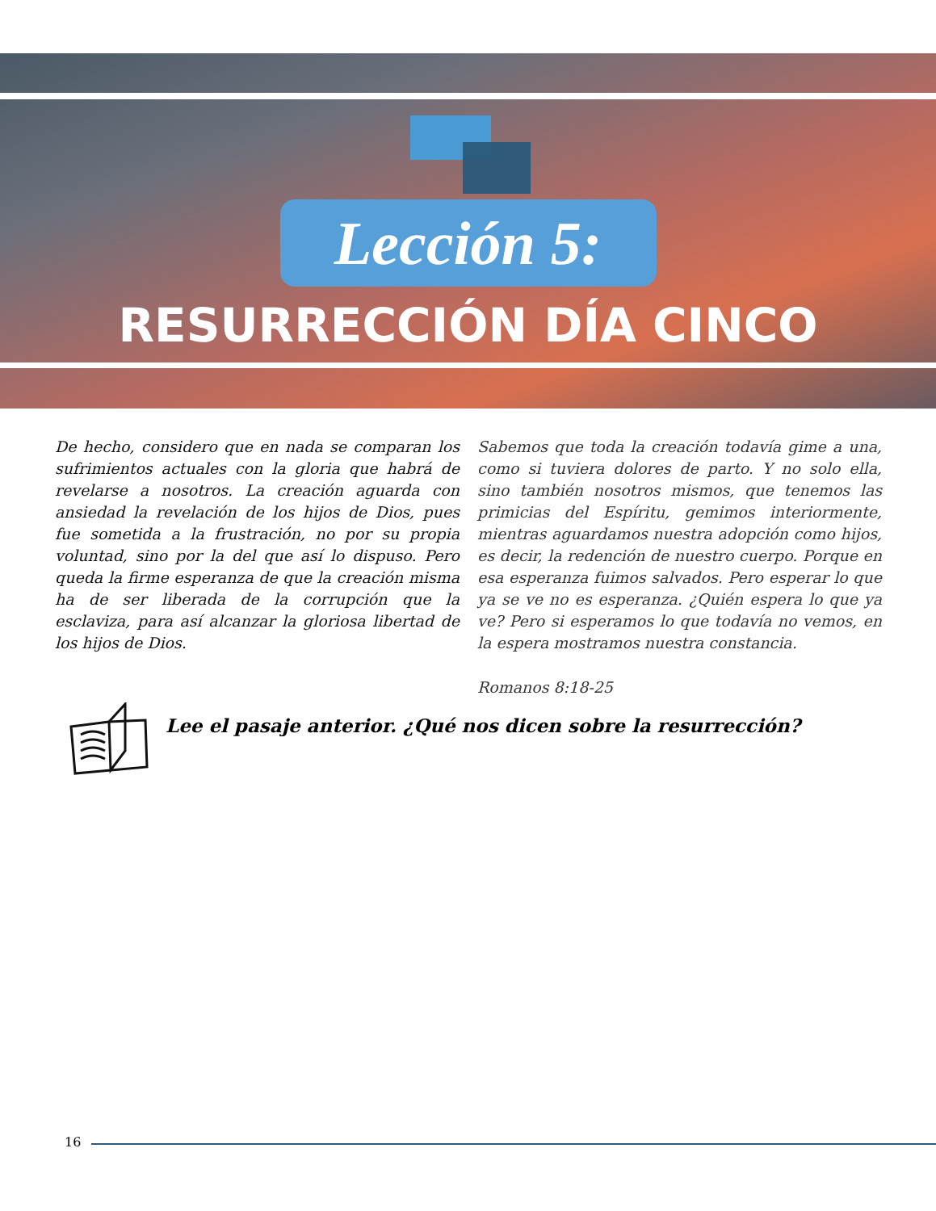Lección 5:
RESURRECCIÓN DÍA CINCO
De hecho, considero que en nada se comparan los sufrimientos actuales con la gloria que habrá de revelarse a nosotros. La creación aguarda con ansiedad la revelación de los hijos de Dios, pues fue sometida a la frustración, no por su propia voluntad, sino por la del que así lo dispuso. Pero queda la firme esperanza de que la creación misma ha de ser liberada de la corrupción que la esclaviza, para así alcanzar la gloriosa libertad de los hijos de Dios.
Sabemos que toda la creación todavía gime a una, como si tuviera dolores de parto. Y no solo ella, sino también nosotros mismos, que tenemos las primicias del Espíritu, gemimos interiormente, mientras aguardamos nuestra adopción como hijos, es decir, la redención de nuestro cuerpo. Porque en esa esperanza fuimos salvados. Pero esperar lo que ya se ve no es esperanza. ¿Quién espera lo que ya ve? Pero si esperamos lo que todavía no vemos, en la espera mostramos nuestra constancia.
Romanos 8:18-25
Lee el pasaje anterior. ¿Qué nos dicen sobre la resurrección?
16